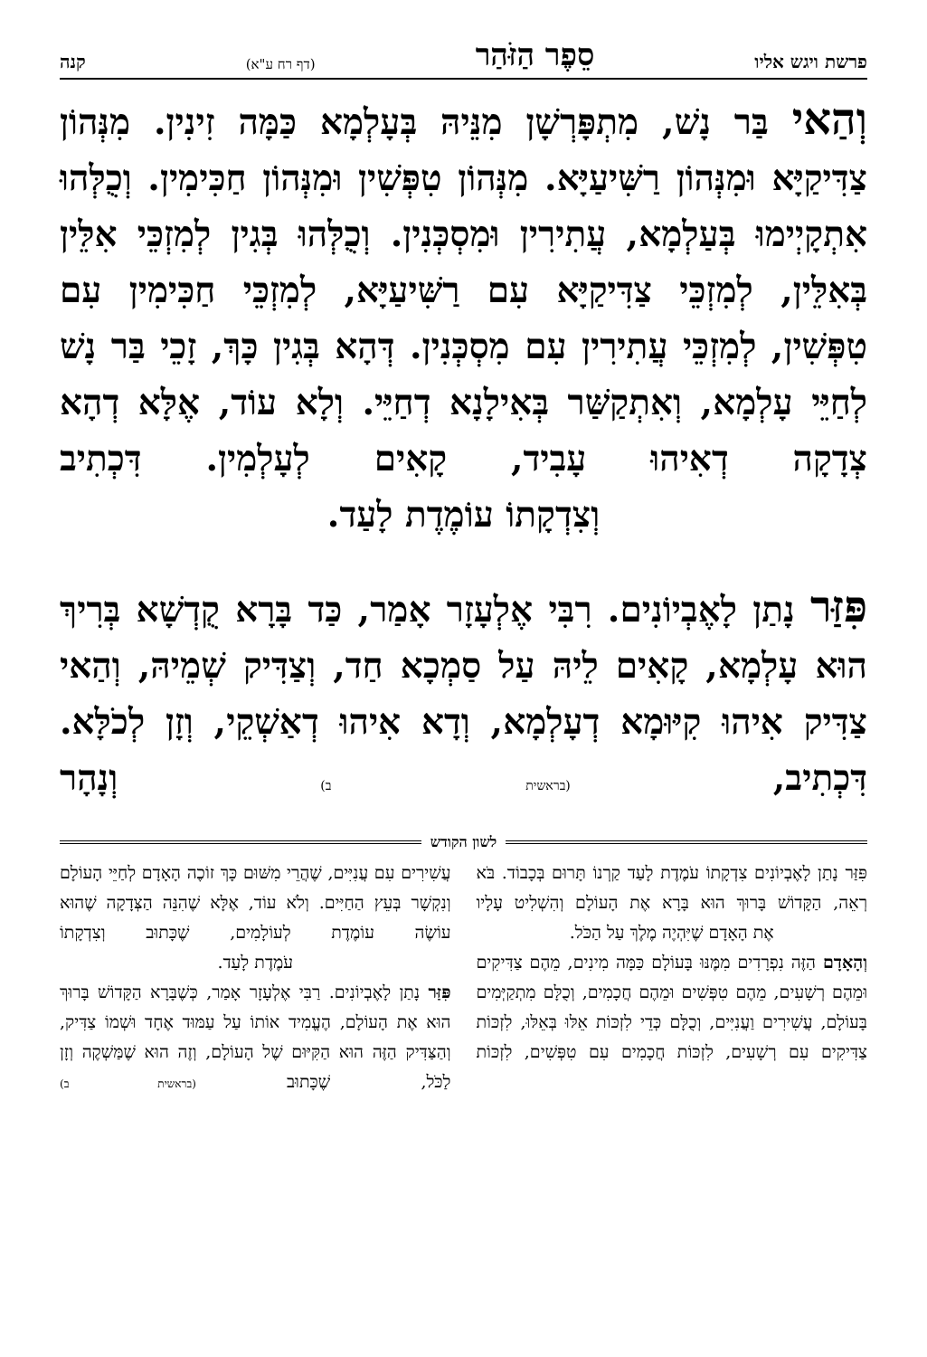פרשת ויגש אליו סֵפֶר הַזֹּהַר (דף רח ע"א) קנה
וְהַאי בַּר נָשׁ, מִתְפָּרְשָׁן מִנֵּיהּ בְּעָלְמָא כַּמָּה זִינִין. מִנְּהוֹן צַדִּיקַיָּא וּמִנְּהוֹן רַשִּׁיעַיָּא. מִנְּהוֹן טִפְּשִׁין וּמִנְּהוֹן חַכִּימִין. וְכֻלְּהוּ אִתְקָיְימוּ בְּעַלְמָא, עֲתִירִין וּמִסְכְּנִין. וְכֻלְּהוּ בְּגִין לְמִזְכֵּי אִלֵּין בְּאִלֵּין, לְמִזְכֵּי צַדִּיקַיָּא עִם רַשִּׁיעַיָּא, לְמִזְכֵּי חַכִּימִין עִם טִפְּשִׁין, לְמִזְכֵּי עֲתִירִין עִם מִסְכְּנִין. דְּהָא בְּגִין כָּךְ, זָכֵי בַּר נָשׁ לְחַיֵּי עָלְמָא, וְאִתְקַשַּׁר בְּאִילָנָא דְחַיֵּי. וְלָא עוֹד, אֶלָּא דְהָא צְדָקָה דְאִיהוּ עָבִיד, קָאִים לְעָלְמִין. דִּכְתִיב
וְצִדְקָתוֹ עוֹמֶדֶת לָעַד.
פִּזַּר נָתַן לָאֶבְיוֹנִים. רִבִּי אֶלְעָזָר אָמַר, כַּד בָּרָא קֻדְשָׁא בְּרִיךְ הוּא עָלְמָא, קָאִים לֵיהּ עַל סַמְכָא חַד, וְצַדִּיק שְׁמֵיהּ, וְהַאי צַדִּיק אִיהוּ קִיּוּמָא דְעָלְמָא, וְדָא אִיהוּ דְאַשְׁקֵי, וְזָן לְכֹלָּא. דִּכְתִיב, (בראשית ב) וְנָהָר
לשון הקודש
פִּזַּר נָתַן לָאֶבְיוֹנִים צִדְקָתוֹ עֹמֶדֶת לָעַד קַרְנוֹ תָּרוּם בְּכָבוֹד. בֹּא רְאֵה, הַקָּדוֹשׁ בָּרוּךְ הוּא בָּרָא אֶת הָעוֹלָם וְהִשְׁלִיט עָלָיו
אֶת הָאָדָם שֶׁיִּהְיֶה מֶלֶךְ עַל הַכֹּל.
וְהָאָדָם הַזֶּה נִפְרָדִים מִמֶּנּוּ בָּעוֹלָם כַּמָּה מִינִים, מֵהֶם צַדִּיקִים וּמֵהֶם רְשָׁעִים, מֵהֶם טִפְּשִׁים וּמֵהֶם חֲכָמִים, וְכֻלָּם מִתְקַיְּמִים בָּעוֹלָם, עֲשִׁירִים וַעֲנִיִּים, וְכֻלָּם כְּדֵי לִזְכּוֹת אֵלּוּ בְּאֵלּוּ, לִזְכּוֹת צַדִּיקִים עִם רְשָׁעִים, לִזְכּוֹת חֲכָמִים עִם טִפְּשִׁים, לִזְכּוֹת
עֲשִׁירִים עִם עֲנִיִּים, שֶׁהֲרֵי מִשּׁוּם כָּךְ זוֹכֶה הָאָדָם לְחַיֵּי הָעוֹלָם וְנִקְשָׁר בְּעֵץ הַחַיִּים. וְלֹא עוֹד, אֶלָּא שֶׁהִנֵּה הַצְּדָקָה שֶׁהוּא עוֹשֶׂה עוֹמֶדֶת לְעוֹלָמִים, שֶׁכָּתוּב וְצִדְקָתוֹ
עֹמֶדֶת לָעַד.
פִּזַּר נָתַן לָאֶבְיוֹנִים. רַבִּי אֶלְעָזָר אָמַר, כְּשֶׁבָּרָא הַקָּדוֹשׁ בָּרוּךְ הוּא אֶת הָעוֹלָם, הֶעֱמִיד אוֹתוֹ עַל עַמּוּד אֶחָד וּשְׁמוֹ צַדִּיק, וְהַצַּדִּיק הַזֶּה הוּא הַקִּיּוּם שֶׁל הָעוֹלָם, וְזֶה הוּא שֶׁמַּשְׁקֶה וְזָן לַכֹּל, שֶׁכָּתוּב (בראשית ב)